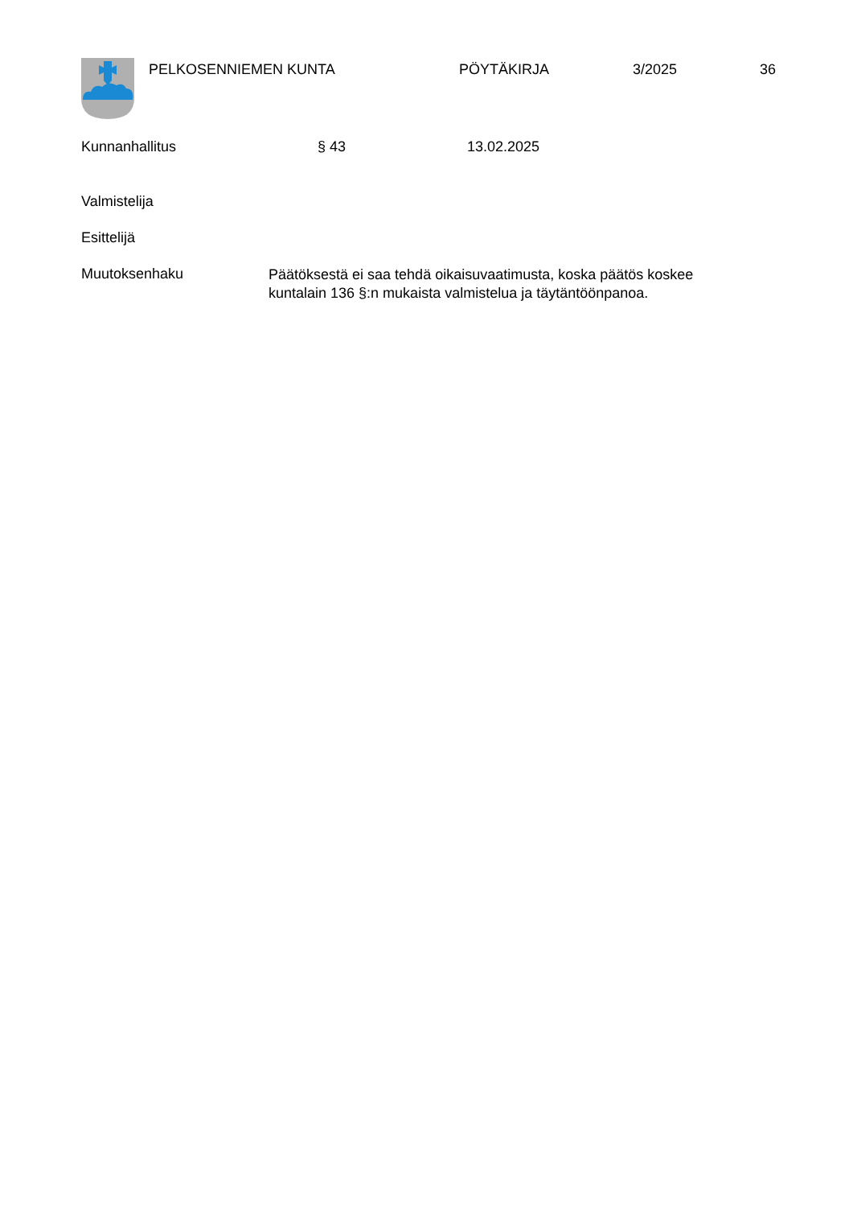PELKOSENNIEMEN KUNTA PÖYTÄKIRJA 3/2025 36
Kunnanhallitus § 43 13.02.2025
Valmistelija
Esittelijä
Muutoksenhaku Päätöksestä ei saa tehdä oikaisuvaatimusta, koska päätös koskee kuntalain 136 §:n mukaista valmistelua ja täytäntöönpanoa.